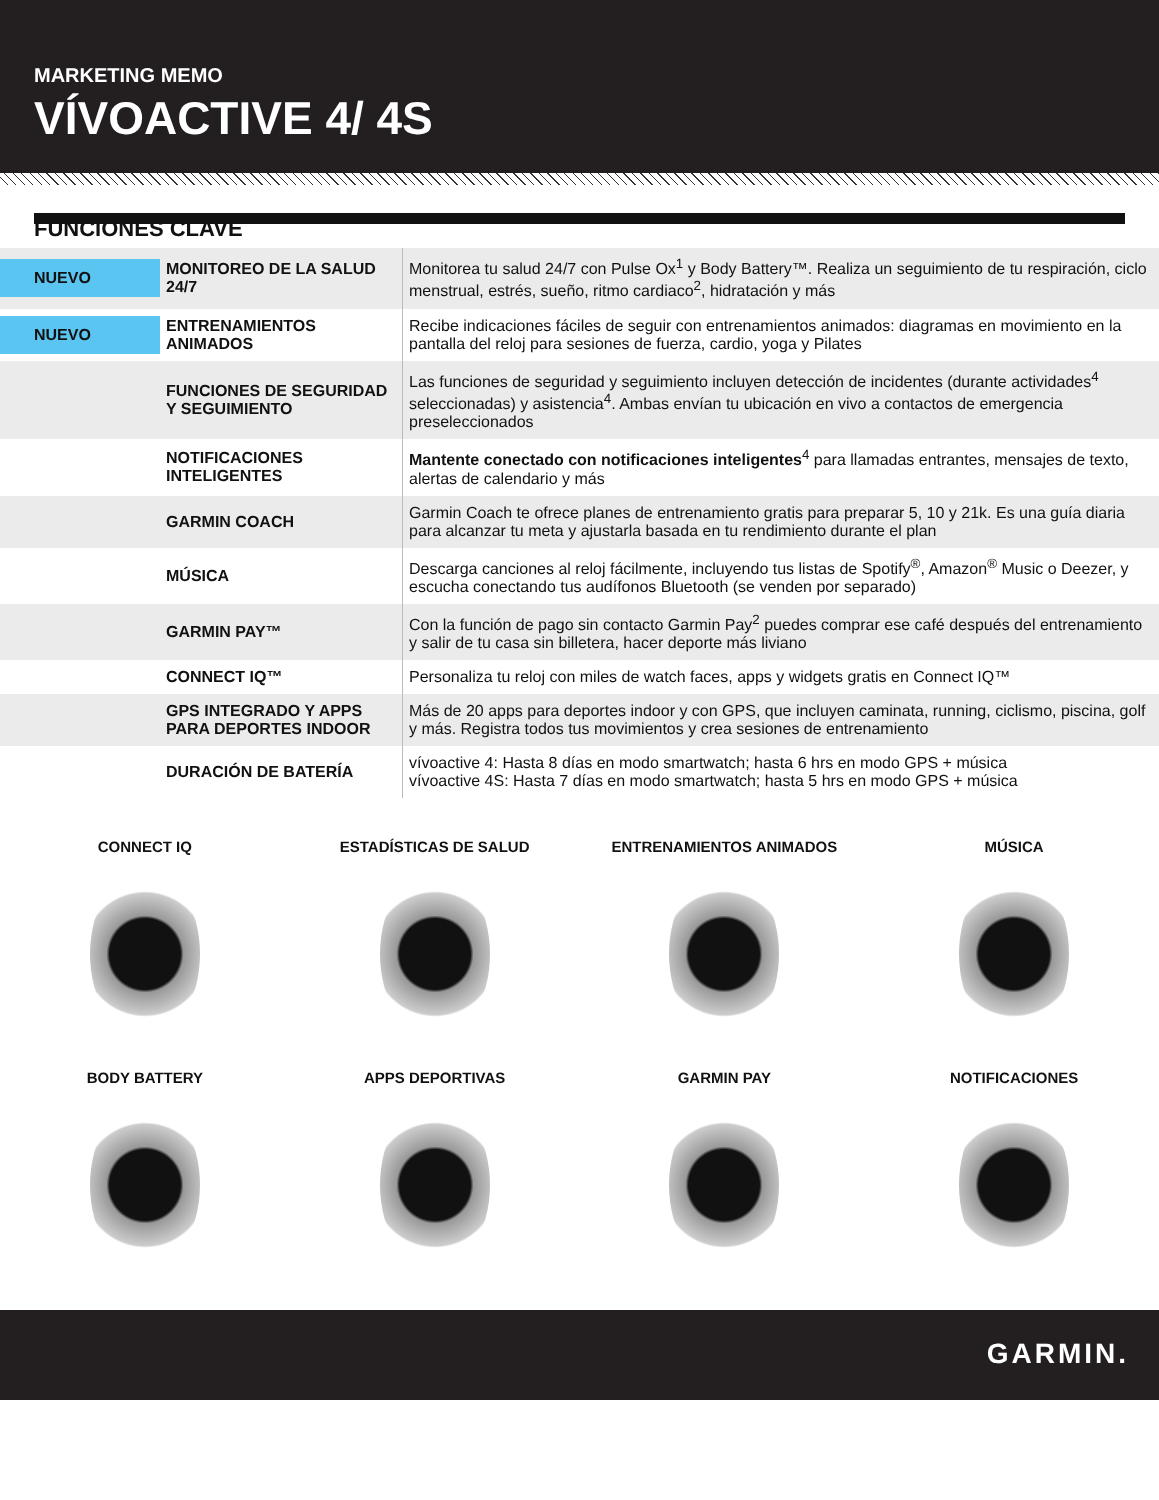MARKETING MEMO
VÍVOACTIVE 4/ 4S
FUNCIONES CLAVE
| NUEVO | MONITOREO DE LA SALUD 24/7 | Monitorea tu salud 24/7 con Pulse Ox<sup>1</sup> y Body Battery™. Realiza un seguimiento de tu respiración, ciclo menstrual, estrés, sueño, ritmo cardiaco<sup>2</sup>, hidratación y más |
| NUEVO | ENTRENAMIENTOS ANIMADOS | Recibe indicaciones fáciles de seguir con entrenamientos animados: diagramas en movimiento en la pantalla del reloj para sesiones de fuerza, cardio, yoga y Pilates |
| | FUNCIONES DE SEGURIDAD Y SEGUIMIENTO | Las funciones de seguridad y seguimiento incluyen detección de incidentes (durante actividades<sup>4</sup> seleccionadas) y asistencia<sup>4</sup>. Ambas envían tu ubicación en vivo a contactos de emergencia preseleccionados |
| | NOTIFICACIONES INTELIGENTES | Mantente conectado con notificaciones inteligentes<sup>4</sup> para llamadas entrantes, mensajes de texto, alertas de calendario y más |
| | GARMIN COACH | Garmin Coach te ofrece planes de entrenamiento gratis para preparar 5, 10 y 21k. Es una guía diaria para alcanzar tu meta y ajustarla basada en tu rendimiento durante el plan |
| | MÚSICA | Descarga canciones al reloj fácilmente, incluyendo tus listas de Spotify<sup>®</sup>, Amazon<sup>®</sup> Music o Deezer, y escucha conectando tus audífonos Bluetooth (se venden por separado) |
| | GARMIN PAY™ | Con la función de pago sin contacto Garmin Pay<sup>2</sup> puedes comprar ese café después del entrenamiento y salir de tu casa sin billetera, hacer deporte más liviano |
| | CONNECT IQ™ | Personaliza tu reloj con miles de watch faces, apps y widgets gratis en Connect IQ™ |
| | GPS INTEGRADO Y APPS PARA DEPORTES INDOOR | Más de 20 apps para deportes indoor y con GPS, que incluyen caminata, running, ciclismo, piscina, golf y más. Registra todos tus movimientos y crea sesiones de entrenamiento |
| | DURACIÓN DE BATERÍA | vívoactive 4: Hasta 8 días en modo smartwatch; hasta 6 hrs en modo GPS + música vívoactive 4S: Hasta 7 días en modo smartwatch; hasta 5 hrs en modo GPS + música |
CONNECT IQ
ESTADÍSTICAS DE SALUD
ENTRENAMIENTOS ANIMADOS
MÚSICA
BODY BATTERY
APPS DEPORTIVAS
GARMIN PAY
NOTIFICACIONES
GARMIN.